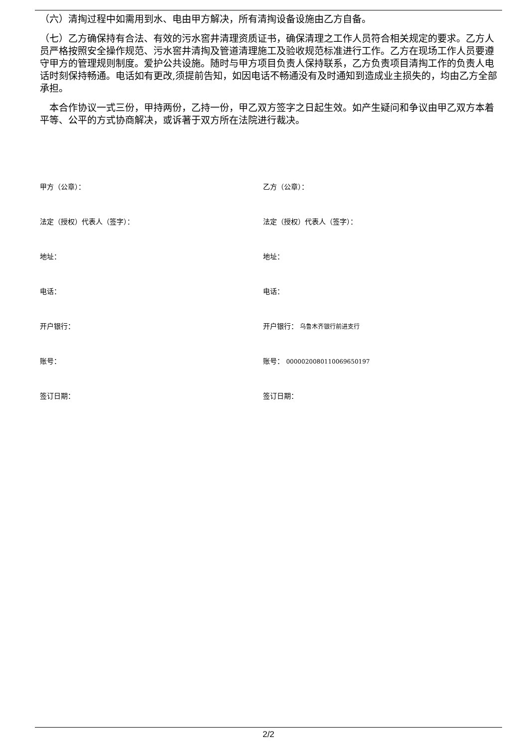（六）清掏过程中如需用到水、电由甲方解决，所有清掏设备设施由乙方自备。
（七）乙方确保持有合法、有效的污水窖井清理资质证书，确保清理之工作人员符合相关规定的要求。乙方人员严格按照安全操作规范、污水窖井清掏及管道清理施工及验收规范标准进行工作。乙方在现场工作人员要遵守甲方的管理规则制度。爱护公共设施。随时与甲方项目负责人保持联系，乙方负责项目清掏工作的负责人电话时刻保持畅通。电话如有更改,须提前告知，如因电话不畅通没有及时通知到造成业主损失的，均由乙方全部承担。
　本合作协议一式三份，甲持两份，乙持一份，甲乙双方签字之日起生效。如产生疑问和争议由甲乙双方本着平等、公平的方式协商解决，或诉著于双方所在法院进行裁决。
甲方（公章）：
乙方（公章）：
法定（授权）代表人（签字）：
法定（授权）代表人（签字）：
地址：
地址：
电话：
电话：
开户银行：
开户银行： 乌鲁木齐银行前进支行
账号：
账号： 0000020080110069650197
签订日期：
签订日期：
2/2